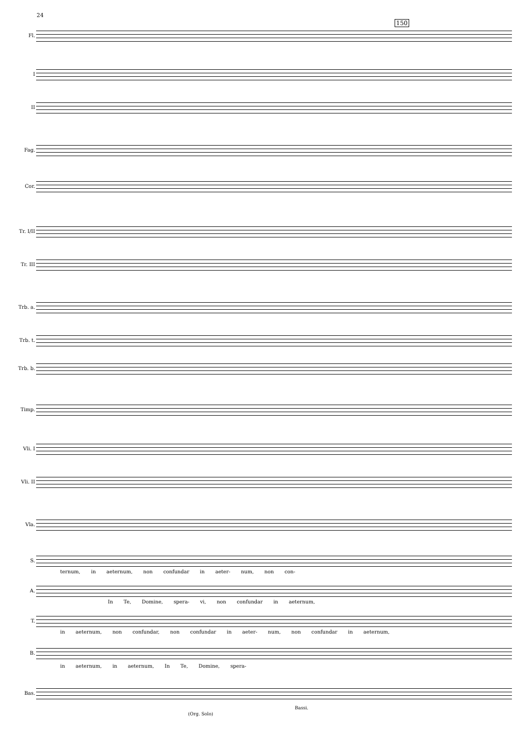24
150
Fl.
I
II
Fag.
Cor.
Tr. I/II
Tr. III
Trb. a.
Trb. t.
Trb. b.
Timp.
Vli. I
Vli. II
Vla.
S.
ternum, in aeternum, non confundar in aeter- num, non con-
A.
In Te, Domine, spera- vi, non confundar in aeternum,
T.
in aeternum, non confundar, non confundar in aeter- num, non confundar in aeternum,
B.
in aeternum, in aeternum, In Te, Domine, spera-
Bas.
(Org. Solo)
Bassi.